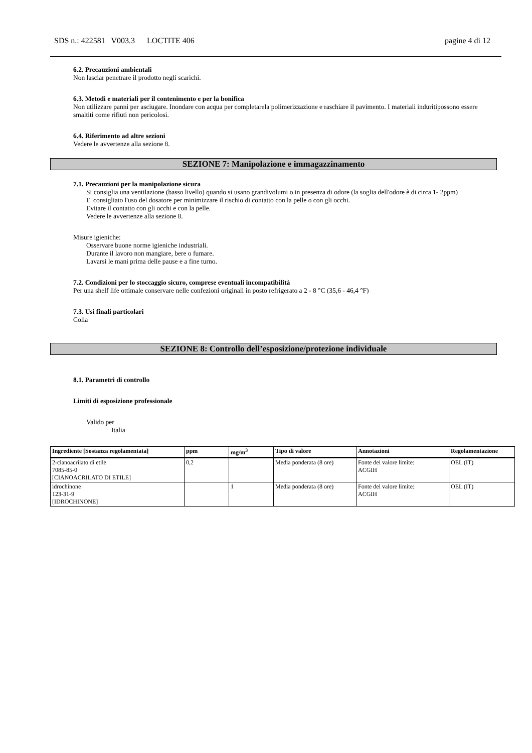SDS n.: 422581 V003.3 LOCTITE 406 pagine 4 di 12
6.2. Precauzioni ambientali
Non lasciar penetrare il prodotto negli scarichi.
6.3. Metodi e materiali per il contenimento e per la bonifica
Non utilizzare panni per asciugare. Inondare con acqua per completarela polimerizzazione e raschiare il pavimento. I materiali induritipossono essere smaltiti come rifiuti non pericolosi.
6.4. Riferimento ad altre sezioni
Vedere le avvertenze alla sezione 8.
SEZIONE 7: Manipolazione e immagazzinamento
7.1. Precauzioni per la manipolazione sicura
Si consiglia una ventilazione (basso livello) quando si usano grandivolumi o in presenza di odore (la soglia dell'odore è di circa 1- 2ppm)
E' consigliato l'uso del dosatore per minimizzare il rischio di contatto con la pelle o con gli occhi.
Evitare il contatto con gli occhi e con la pelle.
Vedere le avvertenze alla sezione 8.
Misure igieniche:
Osservare buone norme igieniche industriali.
Durante il lavoro non mangiare, bere o fumare.
Lavarsi le mani prima delle pause e a fine turno.
7.2. Condizioni per lo stoccaggio sicuro, comprese eventuali incompatibilità
Per una shelf life ottimale conservare nelle confezioni originali in posto refrigerato a 2 - 8 °C (35,6 - 46,4 °F)
7.3. Usi finali particolari
Colla
SEZIONE 8: Controllo dell’esposizione/protezione individuale
8.1. Parametri di controllo
Limiti di esposizione professionale
Valido per
Italia
| Ingrediente [Sostanza regolamentata] | ppm | mg/m<sup>3</sup> | Tipo di valore | Annotazioni | Regolamentazione |
| --- | --- | --- | --- | --- | --- |
| 2-cianoacrilato di etile 7085-85-0 [CIANOACRILATO DI ETILE] | 0,2 | | Media ponderata (8 ore) | Fonte del valore limite: ACGIH | OEL (IT) |
| idrochinone 123-31-9 [IDROCHINONE] | | 1 | Media ponderata (8 ore) | Fonte del valore limite: ACGIH | OEL (IT) |